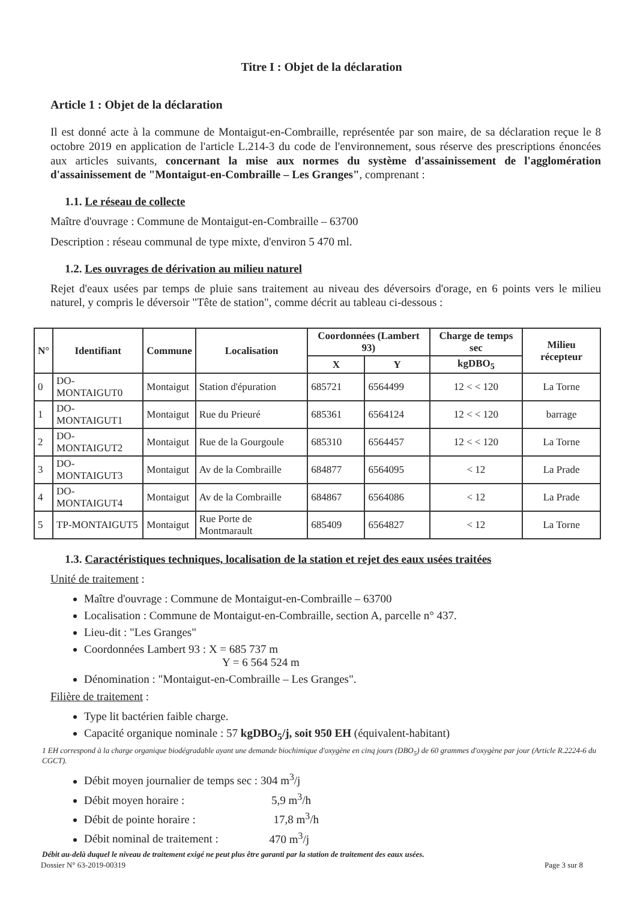Titre I : Objet de la déclaration
Article 1 : Objet de la déclaration
Il est donné acte à la commune de Montaigut-en-Combraille, représentée par son maire, de sa déclaration reçue le 8 octobre 2019 en application de l'article L.214-3 du code de l'environnement, sous réserve des prescriptions énoncées aux articles suivants, concernant la mise aux normes du système d'assainissement de l'agglomération d'assainissement de "Montaigut-en-Combraille – Les Granges", comprenant :
1.1. Le réseau de collecte
Maître d'ouvrage : Commune de Montaigut-en-Combraille – 63700
Description : réseau communal de type mixte, d'environ 5 470 ml.
1.2. Les ouvrages de dérivation au milieu naturel
Rejet d'eaux usées par temps de pluie sans traitement au niveau des déversoirs d'orage, en 6 points vers le milieu naturel, y compris le déversoir "Tête de station", comme décrit au tableau ci-dessous :
| N° | Identifiant | Commune | Localisation | Coordonnées (Lambert 93) | | Charge de temps sec | Milieu récepteur |
| --- | --- | --- | --- | --- | --- | --- | --- |
| | | | | X | Y | kgDBO<sub>5</sub> | |
| 0 | DO-MONTAIGUT0 | Montaigut | Station d'épuration | 685721 | 6564499 | 12 < < 120 | La Torne |
| 1 | DO-MONTAIGUT1 | Montaigut | Rue du Prieuré | 685361 | 6564124 | 12 < < 120 | barrage |
| 2 | DO-MONTAIGUT2 | Montaigut | Rue de la Gourgoule | 685310 | 6564457 | 12 < < 120 | La Torne |
| 3 | DO-MONTAIGUT3 | Montaigut | Av de la Combraille | 684877 | 6564095 | < 12 | La Prade |
| 4 | DO-MONTAIGUT4 | Montaigut | Av de la Combraille | 684867 | 6564086 | < 12 | La Prade |
| 5 | TP-MONTAIGUT5 | Montaigut | Rue Porte de Montmarault | 685409 | 6564827 | < 12 | La Torne |
1.3. Caractéristiques techniques, localisation de la station et rejet des eaux usées traitées
Unité de traitement :
Maître d'ouvrage : Commune de Montaigut-en-Combraille – 63700
Localisation : Commune de Montaigut-en-Combraille, section A, parcelle n° 437.
Lieu-dit : "Les Granges"
Coordonnées Lambert 93 : X = 685 737 m
Y = 6 564 524 m
Dénomination : "Montaigut-en-Combraille – Les Granges".
Filière de traitement :
Type lit bactérien faible charge.
Capacité organique nominale : 57 kgDBO<sub>5</sub>/j, soit 950 EH (équivalent-habitant)
1 EH correspond à la charge organique biodégradable ayant une demande biochimique d'oxygène en cinq jours (DBO<sub>5</sub>) de 60 grammes d'oxygène par jour (Article R.2224-6 du CGCT).
Débit moyen journalier de temps sec : 304 m<sup>3</sup>/j
Débit moyen horaire : 5,9 m<sup>3</sup>/h
Débit de pointe horaire : 17,8 m<sup>3</sup>/h
Débit nominal de traitement : 470 m<sup>3</sup>/j
Débit au-delà duquel le niveau de traitement exigé ne peut plus être garanti par la station de traitement des eaux usées.
Dossier N° 63-2019-00319 Page 3 sur 8